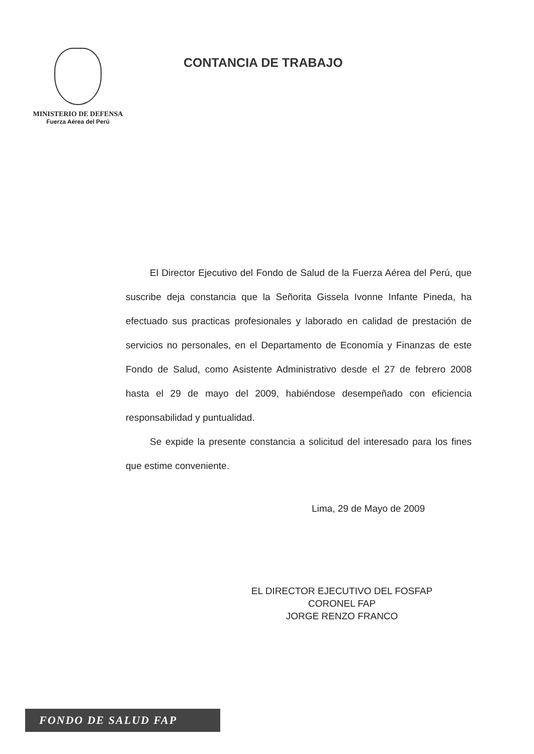MINISTERIO DE DEFENSA
Fuerza Aérea del Perú
CONTANCIA DE TRABAJO
El Director Ejecutivo del Fondo de Salud de la Fuerza Aérea del Perú, que suscribe deja constancia que la Señorita Gissela Ivonne Infante Pineda, ha efectuado sus practicas profesionales y laborado en calidad de prestación de servicios no personales, en el Departamento de Economía y Finanzas de este Fondo de Salud, como Asistente Administrativo desde el 27 de febrero 2008 hasta el 29 de mayo del 2009, habiéndose desempeñado con eficiencia responsabilidad y puntualidad.
Se expide la presente constancia a solicitud del interesado para los fines que estime conveniente.
Lima, 29 de Mayo de 2009
EL DIRECTOR EJECUTIVO DEL FOSFAP
CORONEL FAP
JORGE RENZO FRANCO
FONDO DE SALUD FAP